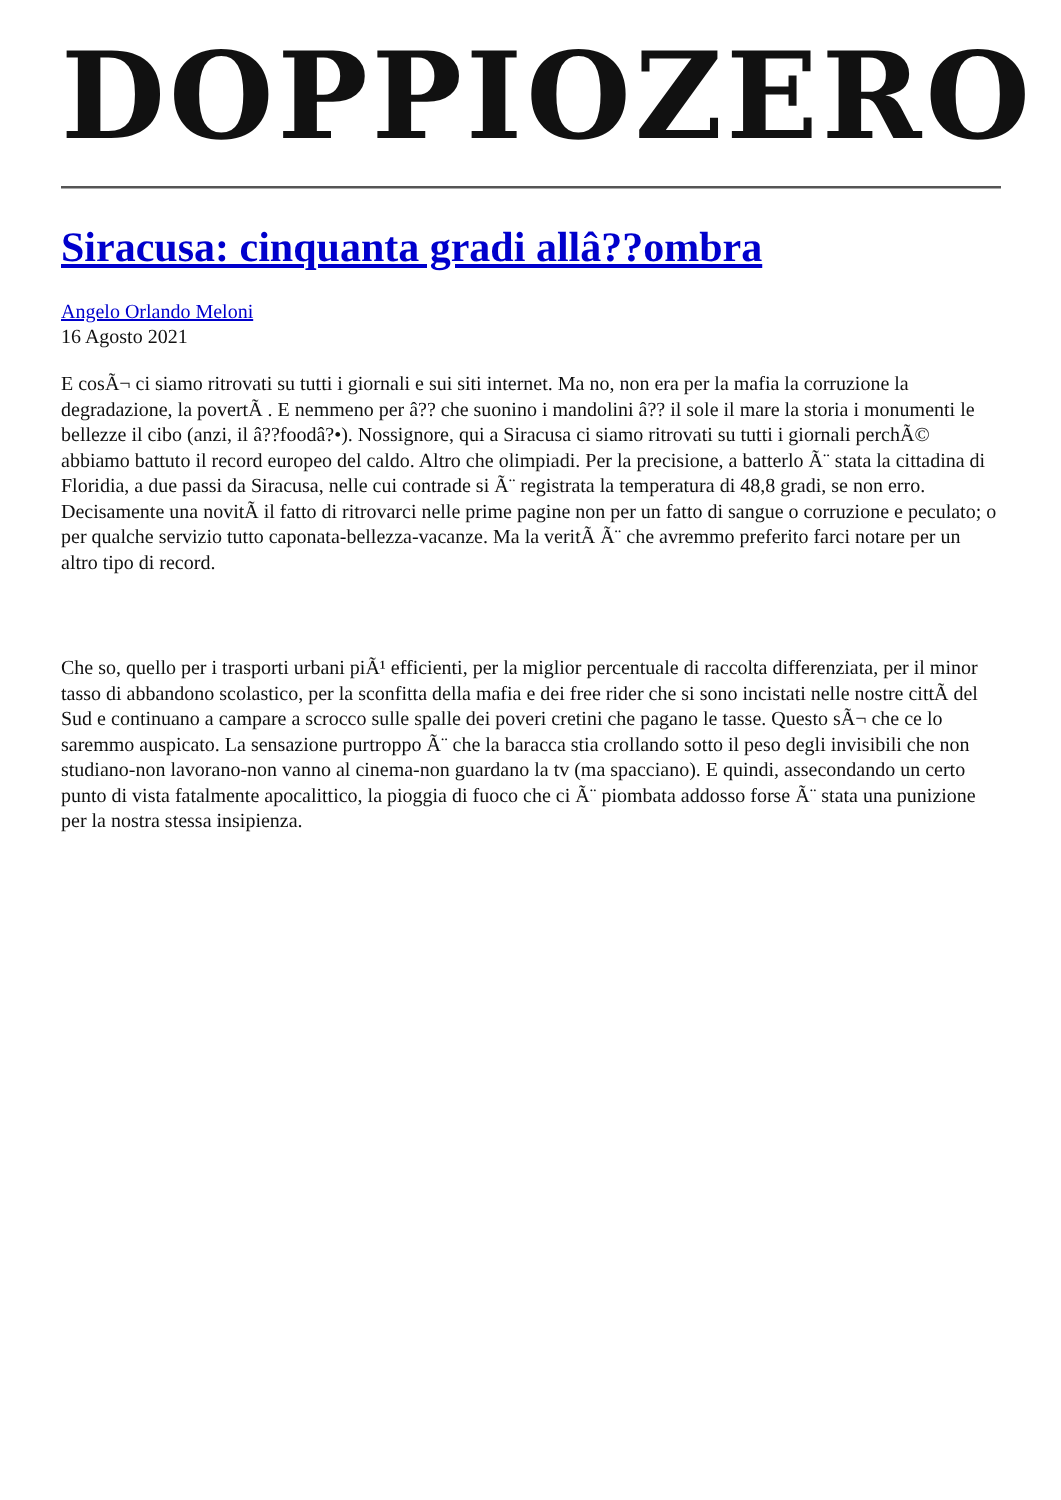DOPPIOZERO
Siracusa: cinquanta gradi allâ??ombra
Angelo Orlando Meloni
16 Agosto 2021
E cosÃ¬ ci siamo ritrovati su tutti i giornali e sui siti internet. Ma no, non era per la mafia la corruzione la degradazione, la povertÃ . E nemmeno per â?? che suonino i mandolini â?? il sole il mare la storia i monumenti le bellezze il cibo (anzi, il â??foodâ?•). Nossignore, qui a Siracusa ci siamo ritrovati su tutti i giornali perchÃ© abbiamo battuto il record europeo del caldo. Altro che olimpiadi. Per la precisione, a batterlo Ã¨ stata la cittadina di Floridia, a due passi da Siracusa, nelle cui contrade si Ã¨ registrata la temperatura di 48,8 gradi, se non erro. Decisamente una novitÃ il fatto di ritrovarci nelle prime pagine non per un fatto di sangue o corruzione e peculato; o per qualche servizio tutto caponata-bellezza-vacanze. Ma la veritÃ Ã¨ che avremmo preferito farci notare per un altro tipo di record.
Che so, quello per i trasporti urbani piÃ¹ efficienti, per la miglior percentuale di raccolta differenziata, per il minor tasso di abbandono scolastico, per la sconfitta della mafia e dei free rider che si sono incistati nelle nostre cittÃ del Sud e continuano a campare a scrocco sulle spalle dei poveri cretini che pagano le tasse. Questo sÃ¬ che ce lo saremmo auspicato. La sensazione purtroppo Ã¨ che la baracca stia crollando sotto il peso degli invisibili che non studiano-non lavorano-non vanno al cinema-non guardano la tv (ma spacciano). E quindi, assecondando un certo punto di vista fatalmente apocalittico, la pioggia di fuoco che ci Ã¨ piombata addosso forse Ã¨ stata una punizione per la nostra stessa insipienza.